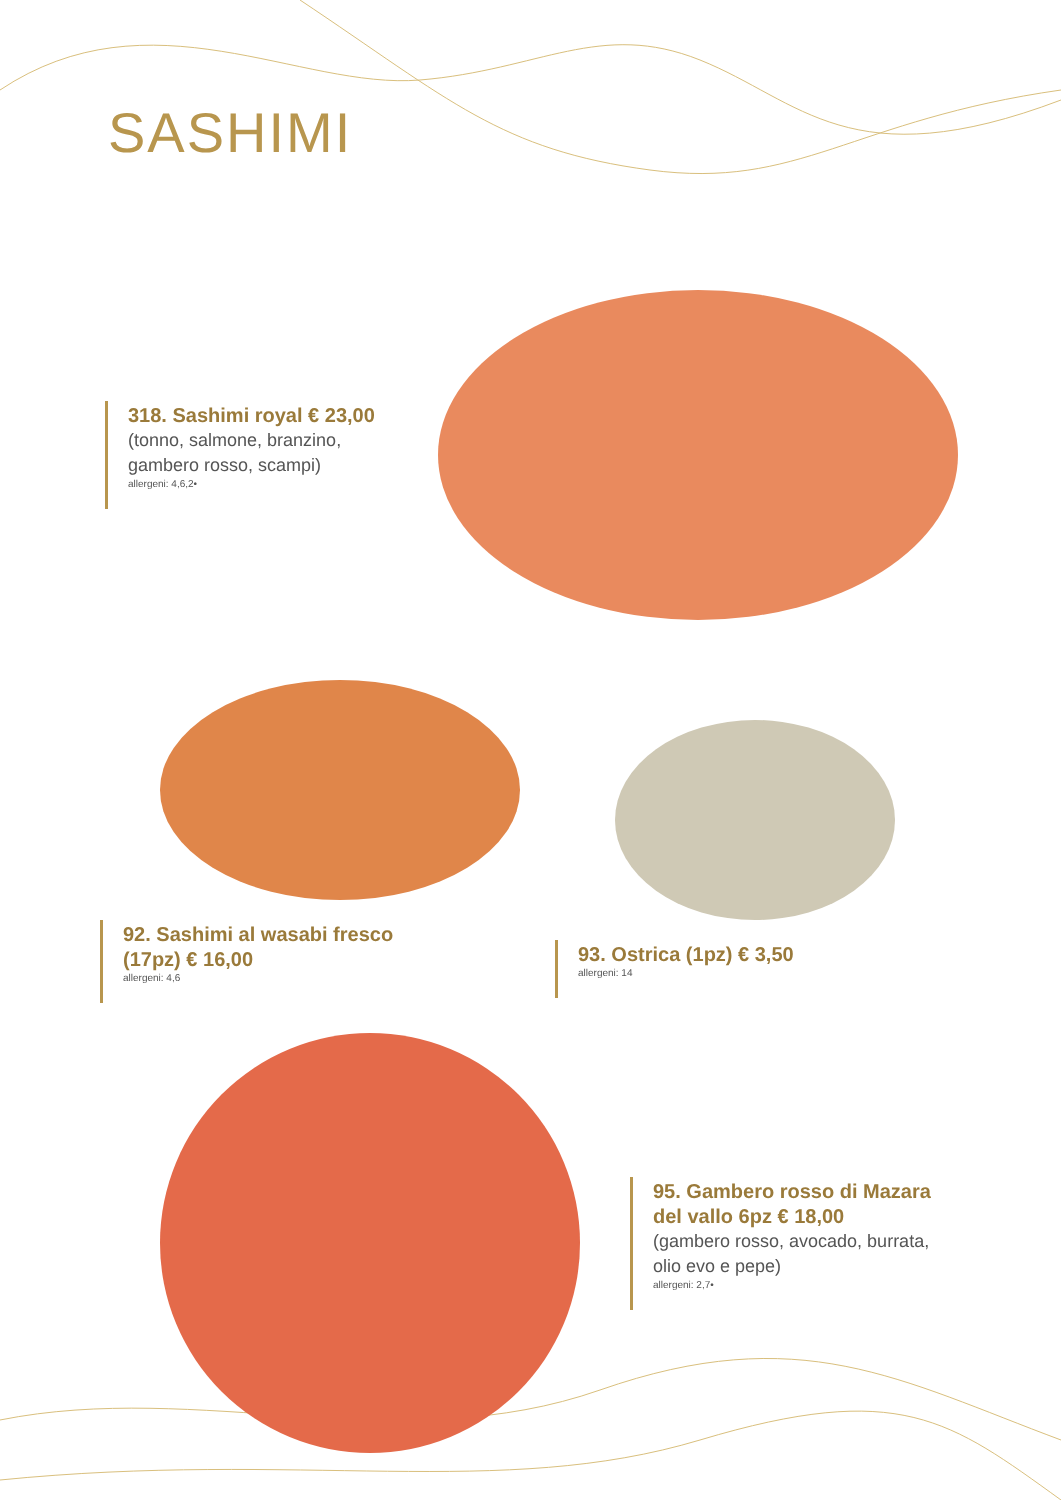SASHIMI
318. Sashimi royal € 23,00
(tonno, salmone, branzino, gambero rosso, scampi)
allergeni: 4,6,2•
92. Sashimi al wasabi fresco
(17pz) € 16,00
allergeni: 4,6
93. Ostrica (1pz) € 3,50
allergeni: 14
95. Gambero rosso di Mazara del vallo 6pz € 18,00
(gambero rosso, avocado, burrata, olio evo e pepe)
allergeni: 2,7•